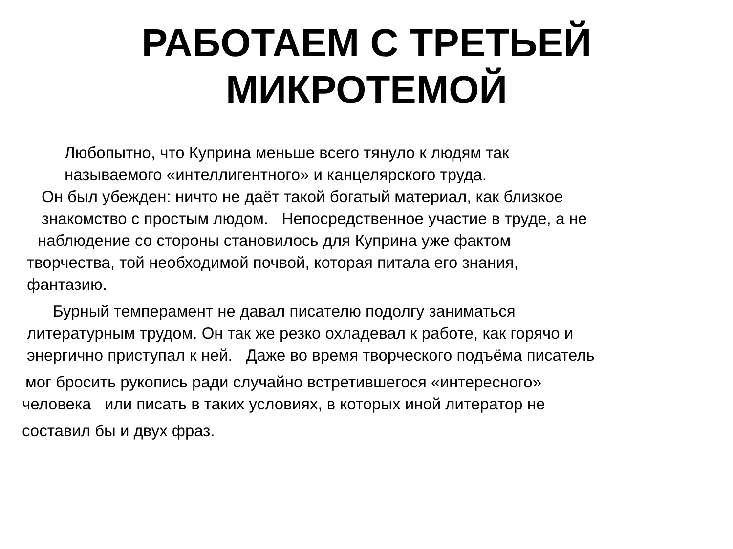РАБОТАЕМ С ТРЕТЬЕЙ
МИКРОТЕМОЙ
Любопытно, что Куприна меньше всего тянуло к людям так
называемого «интеллигентного» и канцелярского труда.
Он был убежден: ничто не даёт такой богатый материал, как близкое
знакомство с простым людом. Непосредственное участие в труде, а не
наблюдение со стороны становилось для Куприна уже фактом
творчества, той необходимой почвой, которая питала его знания,
фантазию.
Бурный темперамент не давал писателю подолгу заниматься
литературным трудом. Он так же резко охладевал к работе, как горячо и
энергично приступал к ней. Даже во время творческого подъёма писатель
мог бросить рукопись ради случайно встретившегося «интересного»
человека или писать в таких условиях, в которых иной литератор не
составил бы и двух фраз.